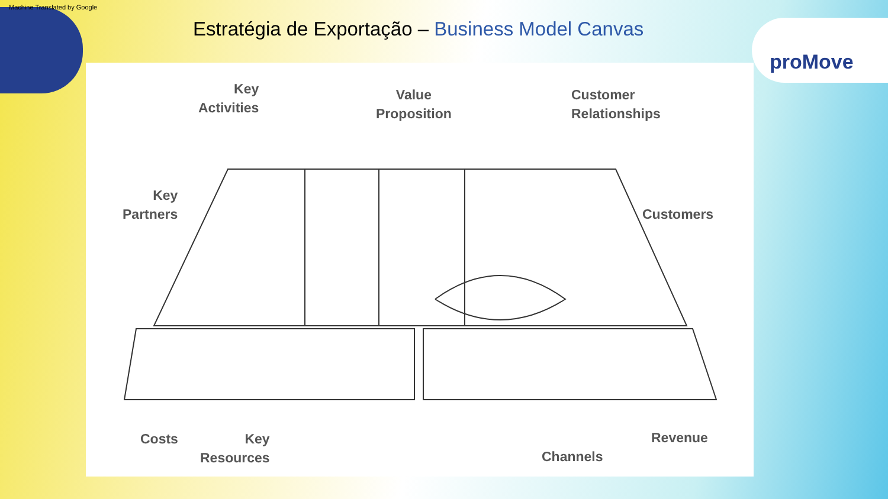Machine Translated by Google
Estratégia de Exportação – Business Model Canvas
proMove
Key
Activities
Value
Proposition
Customer
Relationships
Key
Partners
Customers
Costs
Key
Resources
Channels
Revenue